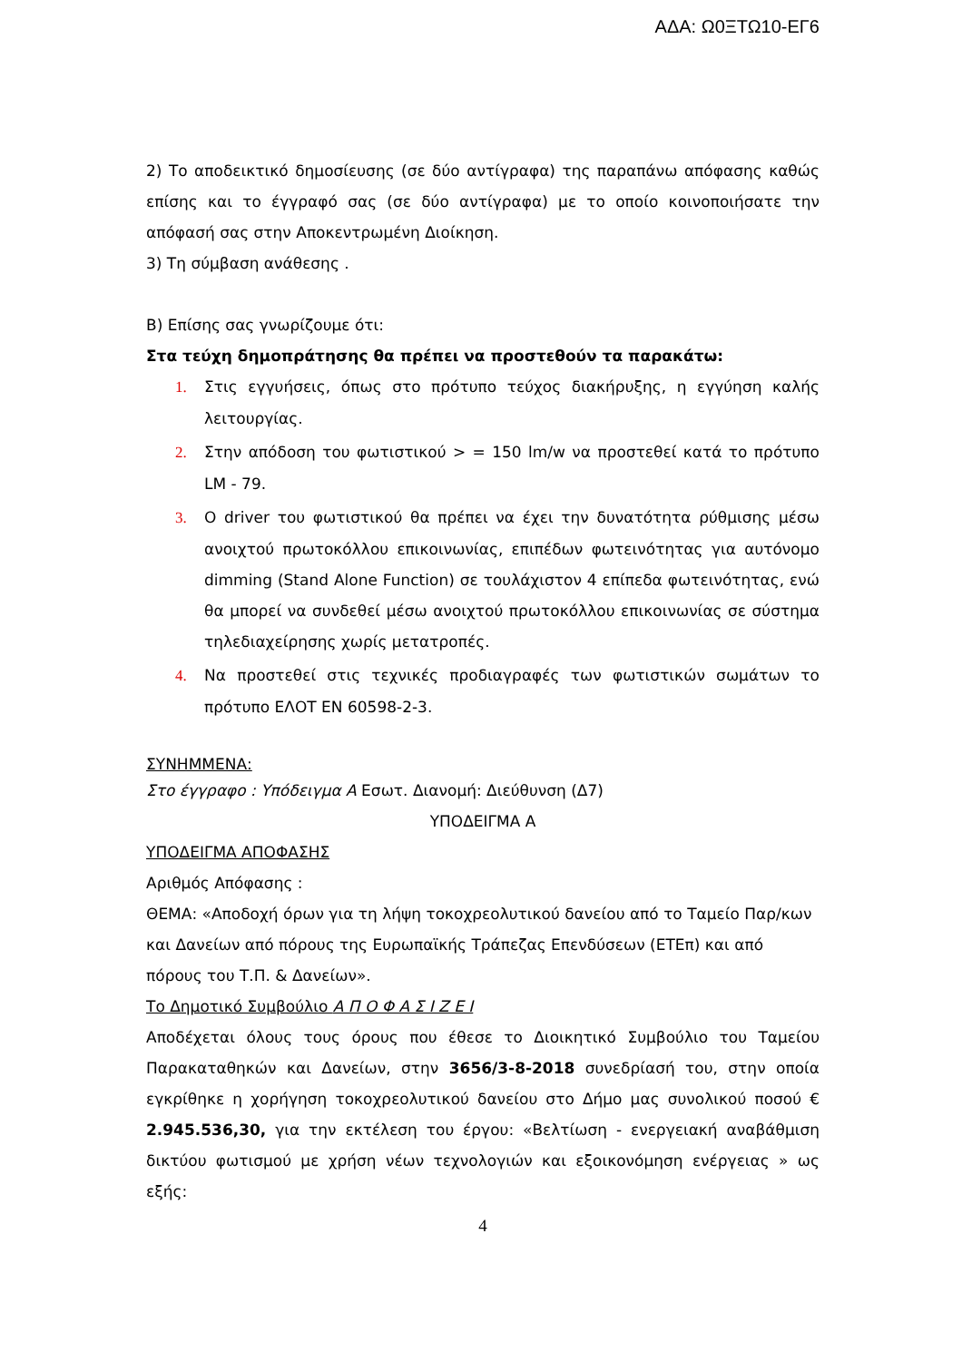ΑΔΑ: Ω0ΞΤΩ10-ΕΓ6
2) Το αποδεικτικό δημοσίευσης (σε δύο αντίγραφα) της παραπάνω απόφασης καθώς επίσης και το έγγραφό σας (σε δύο αντίγραφα) με το οποίο κοινοποιήσατε την απόφασή σας στην Αποκεντρωμένη Διοίκηση.
3) Τη σύμβαση ανάθεσης .
Β) Επίσης σας γνωρίζουμε ότι:
Στα τεύχη δημοπράτησης θα πρέπει να προστεθούν τα παρακάτω:
1. Στις εγγυήσεις, όπως στο πρότυπο τεύχος διακήρυξης, η εγγύηση καλής λειτουργίας.
2. Στην απόδοση του φωτιστικού > = 150 lm/w να προστεθεί κατά το πρότυπο LM - 79.
3. Ο driver του φωτιστικού θα πρέπει να έχει την δυνατότητα ρύθμισης μέσω ανοιχτού πρωτοκόλλου επικοινωνίας, επιπέδων φωτεινότητας για αυτόνομο dimming (Stand Alone Function) σε τουλάχιστον 4 επίπεδα φωτεινότητας, ενώ θα μπορεί να συνδεθεί μέσω ανοιχτού πρωτοκόλλου επικοινωνίας σε σύστημα τηλεδιαχείρησης χωρίς μετατροπές.
4. Να προστεθεί στις τεχνικές προδιαγραφές των φωτιστικών σωμάτων το πρότυπο ΕΛΟΤ ΕΝ 60598-2-3.
ΣΥΝΗΜΜΕΝΑ:
Στο έγγραφο : Υπόδειγμα Α Εσωτ. Διανομή: Διεύθυνση (Δ7)
ΥΠΟΔΕΙΓΜΑ Α
ΥΠΟΔΕΙΓΜΑ ΑΠΟΦΑΣΗΣ
Αριθμός Απόφασης :
ΘΕΜΑ: «Αποδοχή όρων για τη λήψη τοκοχρεολυτικού δανείου από το Ταμείο Παρ/κων και Δανείων από πόρους της Ευρωπαϊκής Τράπεζας Επενδύσεων (ΕΤΕπ) και από πόρους του Τ.Π. & Δανείων».
Το Δημοτικό Συμβούλιο Α Π Ο Φ Α Σ Ι Ζ Ε Ι
Αποδέχεται όλους τους όρους που έθεσε το Διοικητικό Συμβούλιο του Ταμείου Παρακαταθηκών και Δανείων, στην 3656/3-8-2018 συνεδρίασή του, στην οποία εγκρίθηκε η χορήγηση τοκοχρεολυτικού δανείου στο Δήμο μας συνολικού ποσού € 2.945.536,30, για την εκτέλεση του έργου: «Βελτίωση - ενεργειακή αναβάθμιση δικτύου φωτισμού με χρήση νέων τεχνολογιών και εξοικονόμηση ενέργειας » ως εξής:
4